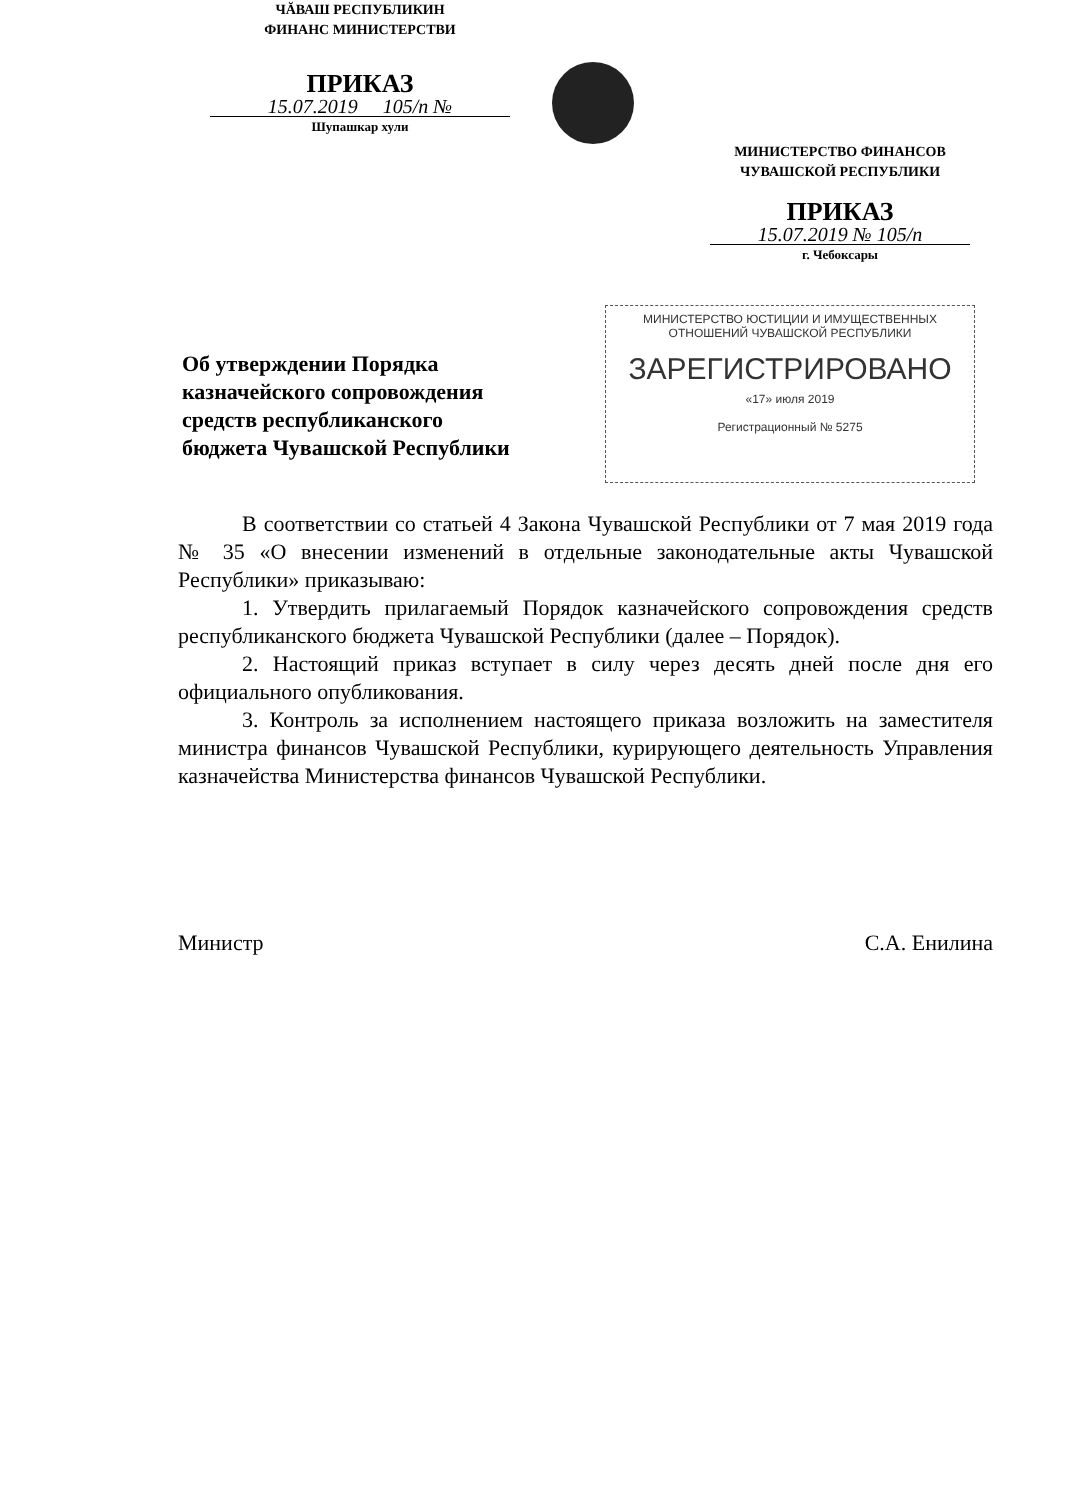ЧĂВАШ РЕСПУБЛИКИН
ФИНАНС МИНИСТЕРСТВИ
ПРИКАЗ
15.07.2019 105/п №
Шупашкар хули
МИНИСТЕРСТВО ФИНАНСОВ
ЧУВАШСКОЙ РЕСПУБЛИКИ
ПРИКАЗ
15.07.2019 № 105/п
г. Чебоксары
Об утверждении Порядка
казначейского сопровождения
средств республиканского
бюджета Чувашской Республики
МИНИСТЕРСТВО ЮСТИЦИИ И ИМУЩЕСТВЕННЫХ
ОТНОШЕНИЙ ЧУВАШСКОЙ РЕСПУБЛИКИ
ЗАРЕГИСТРИРОВАНО
«17» июля 2019
Регистрационный № 5275
В соответствии со статьей 4 Закона Чувашской Республики от 7 мая 2019 года № 35 «О внесении изменений в отдельные законодательные акты Чувашской Республики» приказываю:
1. Утвердить прилагаемый Порядок казначейского сопровождения средств республиканского бюджета Чувашской Республики (далее – Порядок).
2. Настоящий приказ вступает в силу через десять дней после дня его официального опубликования.
3. Контроль за исполнением настоящего приказа возложить на заместителя министра финансов Чувашской Республики, курирующего деятельность Управления казначейства Министерства финансов Чувашской Республики.
Министр С.А. Енилина